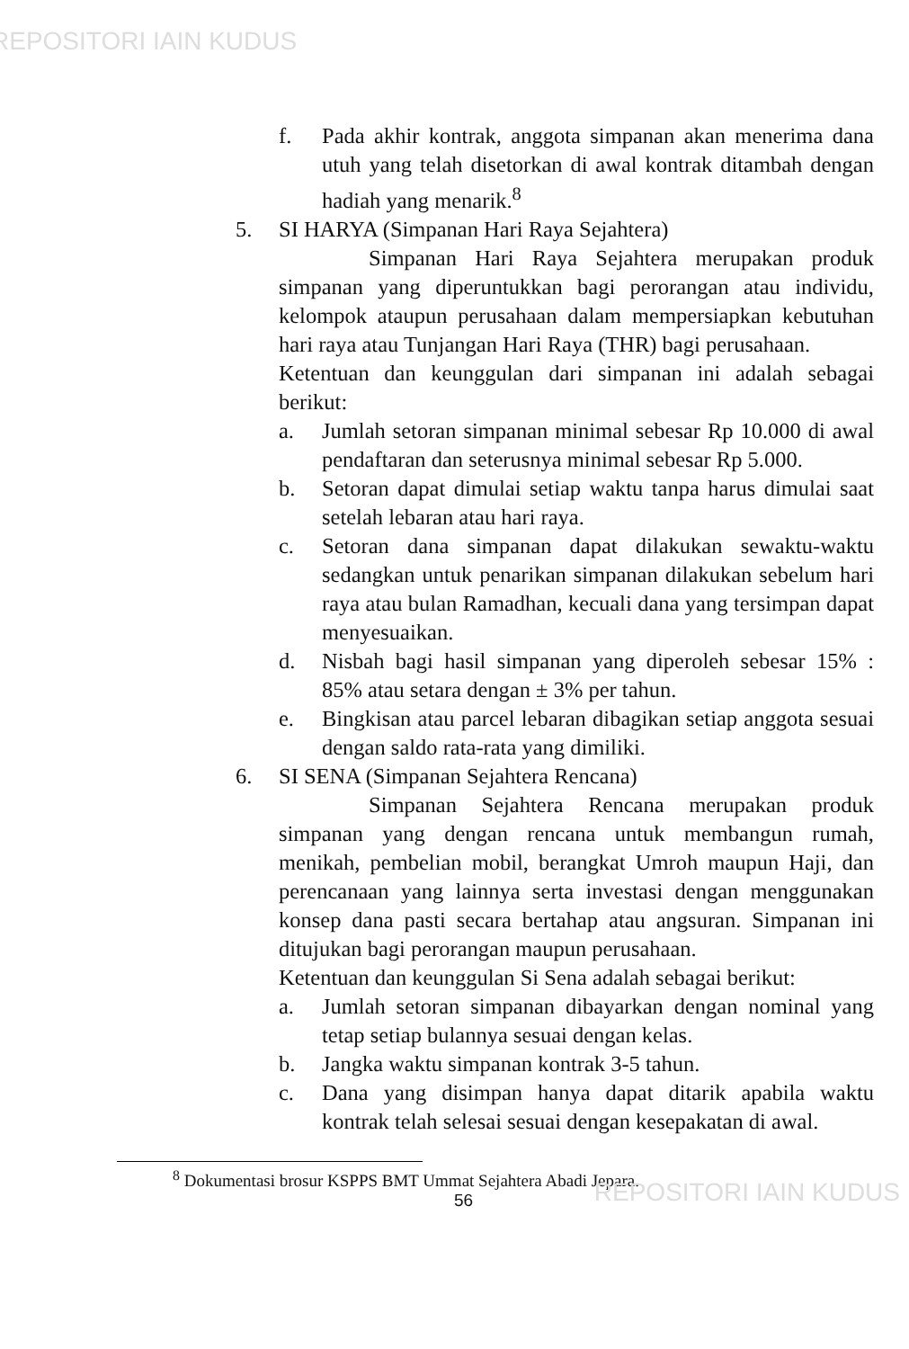REPOSITORI IAIN KUDUS
f. Pada akhir kontrak, anggota simpanan akan menerima dana utuh yang telah disetorkan di awal kontrak ditambah dengan hadiah yang menarik.<sup>8</sup>
5. SI HARYA (Simpanan Hari Raya Sejahtera)
Simpanan Hari Raya Sejahtera merupakan produk simpanan yang diperuntukkan bagi perorangan atau individu, kelompok ataupun perusahaan dalam mempersiapkan kebutuhan hari raya atau Tunjangan Hari Raya (THR) bagi perusahaan.
Ketentuan dan keunggulan dari simpanan ini adalah sebagai berikut:
a. Jumlah setoran simpanan minimal sebesar Rp 10.000 di awal pendaftaran dan seterusnya minimal sebesar Rp 5.000.
b. Setoran dapat dimulai setiap waktu tanpa harus dimulai saat setelah lebaran atau hari raya.
c. Setoran dana simpanan dapat dilakukan sewaktu-waktu sedangkan untuk penarikan simpanan dilakukan sebelum hari raya atau bulan Ramadhan, kecuali dana yang tersimpan dapat menyesuaikan.
d. Nisbah bagi hasil simpanan yang diperoleh sebesar 15% : 85% atau setara dengan ± 3% per tahun.
e. Bingkisan atau parcel lebaran dibagikan setiap anggota sesuai dengan saldo rata-rata yang dimiliki.
6. SI SENA (Simpanan Sejahtera Rencana)
Simpanan Sejahtera Rencana merupakan produk simpanan yang dengan rencana untuk membangun rumah, menikah, pembelian mobil, berangkat Umroh maupun Haji, dan perencanaan yang lainnya serta investasi dengan menggunakan konsep dana pasti secara bertahap atau angsuran. Simpanan ini ditujukan bagi perorangan maupun perusahaan.
Ketentuan dan keunggulan Si Sena adalah sebagai berikut:
a. Jumlah setoran simpanan dibayarkan dengan nominal yang tetap setiap bulannya sesuai dengan kelas.
b. Jangka waktu simpanan kontrak 3-5 tahun.
c. Dana yang disimpan hanya dapat ditarik apabila waktu kontrak telah selesai sesuai dengan kesepakatan di awal.
<sup>8</sup> Dokumentasi brosur KSPPS BMT Ummat Sejahtera Abadi Jepara.
56
REPOSITORI IAIN KUDUS